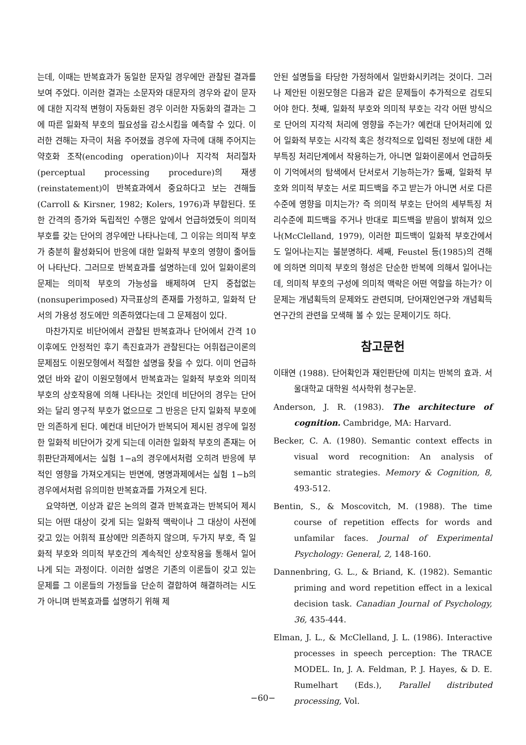는데, 이때는 반복효과가 동일한 문자일 경우에만 관찰된 결과를 보여 주었다. 이러한 결과는 소문자와 대문자의 경우와 같이 문자에 대한 지각적 변형이 자동화된 경우 이러한 자동화의 결과는 그에 따른 일화적 부호의 필요성을 감소시킴을 예측할 수 있다. 이러한 견해는 자극이 처음 주어졌을 경우에 자극에 대해 주어지는 약호화 조작(encoding operation)이나 지각적 처리절차(perceptual processing procedure)의 재생(reinstatement)이 반복효과에서 중요하다고 보는 견해들(Carroll & Kirsner, 1982; Kolers, 1976)과 부합된다. 또한 간격의 증가와 독립적인 수행은 앞에서 언급하였듯이 의미적 부호를 갖는 단어의 경우에만 나타나는데, 그 이유는 의미적 부호가 충분히 활성화되어 반응에 대한 일화적 부호의 영향이 줄어들어 나타난다. 그러므로 반복효과를 설명하는데 있어 일화이론의 문제는 의미적 부호의 가능성을 배제하여 단지 중첩없는(nonsuperimposed) 자극표상의 존재를 가정하고, 일화적 단서의 가용성 정도에만 의존하였다는데 그 문제점이 있다.
마찬가지로 비단어에서 관찰된 반복효과나 단어에서 간격 10 이후에도 안정적인 후기 촉진효과가 관찰된다는 어휘접근이론의 문제점도 이원모형에서 적절한 설명을 찾을 수 있다. 이미 언급하였던 바와 같이 이원모형에서 반복효과는 일화적 부호와 의미적 부호의 상호작용에 의해 나타나는 것인데 비단어의 경우는 단어와는 달리 영구적 부호가 없으므로 그 반응은 단지 일화적 부호에만 의존하게 된다. 예컨대 비단어가 반복되어 제시된 경우에 일정한 일화적 비단어가 갖게 되는데 이러한 일화적 부호의 존재는 어휘판단과제에서는 실험 1−a의 경우에서처럼 오히려 반응에 부적인 영향을 가져오게되는 반면에, 명명과제에서는 실험 1−b의 경우에서처럼 유의미한 반복효과를 가져오게 된다.
요약하면, 이상과 같은 논의의 결과 반복효과는 반복되어 제시되는 어떤 대상이 갖게 되는 일화적 맥락이나 그 대상이 사전에 갖고 있는 어휘적 표상에만 의존하지 않으며, 두가지 부호, 즉 일화적 부호와 의미적 부호간의 계속적인 상호작용을 통해서 일어나게 되는 과정이다. 이러한 설명은 기존의 이론들이 갖고 있는 문제를 그 이론들의 가정들을 단순히 결합하여 해결하려는 시도가 아니며 반복효과를 설명하기 위해 제
안된 설명들을 타당한 가정하에서 일반화시키려는 것이다. 그러나 제안된 이원모형은 다음과 같은 문제들이 추가적으로 검토되어야 한다. 첫째, 일화적 부호와 의미적 부호는 각각 어떤 방식으로 단어의 지각적 처리에 영향을 주는가? 예컨대 단어처리에 있어 일화적 부호는 시각적 혹은 청각적으로 입력된 정보에 대한 세부특징 처리단계에서 작용하는가, 아니면 일화이론에서 언급하듯이 기억에서의 탐색에서 단서로서 기능하는가? 둘째, 일화적 부호와 의미적 부호는 서로 피드백을 주고 받는가 아니면 서로 다른 수준에 영향을 미치는가? 즉 의미적 부호는 단어의 세부특징 처리수준에 피드백을 주거나 반대로 피드백을 받음이 밝혀져 있으나(McClelland, 1979), 이러한 피드백이 일화적 부호간에서도 일어나는지는 불분명하다. 세째, Feustel 등(1985)의 견해에 의하면 의미적 부호의 형성은 단순한 반복에 의해서 일어나는데, 의미적 부호의 구성에 의미적 맥락은 어떤 역할을 하는가? 이 문제는 개념획득의 문제와도 관련되며, 단어재인연구와 개념획득 연구간의 관련을 모색해 볼 수 있는 문제이기도 하다.
참고문헌
이태연 (1988). 단어확인과 재인판단에 미치는 반복의 효과. 서울대학교 대학원 석사학위 청구논문.
Anderson, J. R. (1983). The architecture of cognition. Cambridge, MA: Harvard.
Becker, C. A. (1980). Semantic context effects in visual word recognition: An analysis of semantic strategies. Memory & Cognition, 8, 493-512.
Bentin, S., & Moscovitch, M. (1988). The time course of repetition effects for words and unfamilar faces. Journal of Experimental Psychology: General, 2, 148-160.
Dannenbring, G. L., & Briand, K. (1982). Semantic priming and word repetition effect in a lexical decision task. Canadian Journal of Psychology, 36, 435-444.
Elman, J. L., & McClelland, J. L. (1986). Interactive processes in speech perception: The TRACE MODEL. In, J. A. Feldman, P. J. Hayes, & D. E. Rumelhart (Eds.), Parallel distributed processing, Vol.
−60−